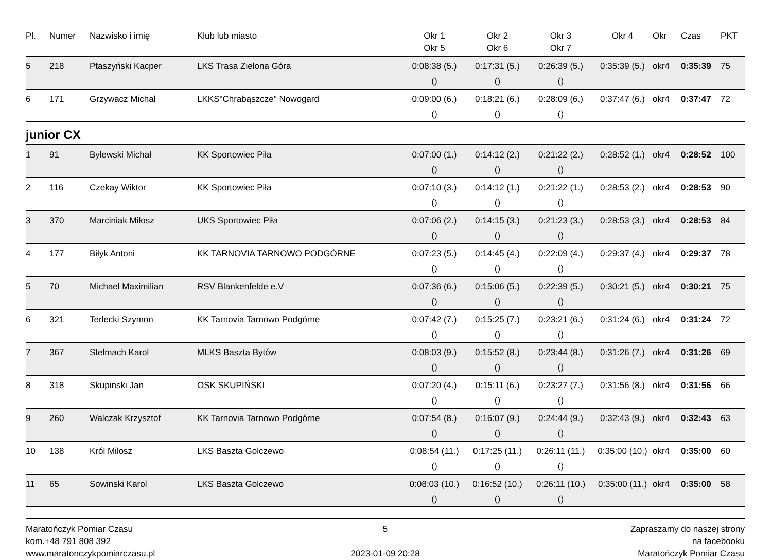| Pl. | Numer | Nazwisko i imię | Klub lub miasto | Okr 1 Okr 5 | Okr 2 Okr 6 | Okr 3 Okr 7 | Okr 4 | Okr | Czas | PKT |
| --- | --- | --- | --- | --- | --- | --- | --- | --- | --- | --- |
| 5 | 218 | Ptaszyński Kacper | LKS Trasa Zielona Góra | 0:08:38 (5.) () | 0:17:31 (5.) () | 0:26:39 (5.) () | 0:35:39 (5.) | okr4 | 0:35:39 | 75 |
| 6 | 171 | Grzywacz Michal | LKKS"Chrabąszcze" Nowogard | 0:09:00 (6.) () | 0:18:21 (6.) () | 0:28:09 (6.) () | 0:37:47 (6.) | okr4 | 0:37:47 | 72 |
junior CX
| 1 | 91 | Bylewski Michał | KK Sportowiec Piła | 0:07:00 (1.) () | 0:14:12 (2.) () | 0:21:22 (2.) () | 0:28:52 (1.) | okr4 | 0:28:52 | 100 |
| 2 | 116 | Czekay Wiktor | KK Sportowiec Piła | 0:07:10 (3.) () | 0:14:12 (1.) () | 0:21:22 (1.) () | 0:28:53 (2.) | okr4 | 0:28:53 | 90 |
| 3 | 370 | Marciniak Miłosz | UKS Sportowiec Piła | 0:07:06 (2.) () | 0:14:15 (3.) () | 0:21:23 (3.) () | 0:28:53 (3.) | okr4 | 0:28:53 | 84 |
| 4 | 177 | Biłyk Antoni | KK TARNOVIA TARNOWO PODGÓRNE | 0:07:23 (5.) () | 0:14:45 (4.) () | 0:22:09 (4.) () | 0:29:37 (4.) | okr4 | 0:29:37 | 78 |
| 5 | 70 | Michael Maximilian | RSV Blankenfelde e.V | 0:07:36 (6.) () | 0:15:06 (5.) () | 0:22:39 (5.) () | 0:30:21 (5.) | okr4 | 0:30:21 | 75 |
| 6 | 321 | Terlecki Szymon | KK Tarnovia Tarnowo Podgórne | 0:07:42 (7.) () | 0:15:25 (7.) () | 0:23:21 (6.) () | 0:31:24 (6.) | okr4 | 0:31:24 | 72 |
| 7 | 367 | Stelmach Karol | MLKS Baszta Bytów | 0:08:03 (9.) () | 0:15:52 (8.) () | 0:23:44 (8.) () | 0:31:26 (7.) | okr4 | 0:31:26 | 69 |
| 8 | 318 | Skupinski Jan | OSK SKUPIŃSKI | 0:07:20 (4.) () | 0:15:11 (6.) () | 0:23:27 (7.) () | 0:31:56 (8.) | okr4 | 0:31:56 | 66 |
| 9 | 260 | Walczak Krzysztof | KK Tarnovia Tarnowo Podgórne | 0:07:54 (8.) () | 0:16:07 (9.) () | 0:24:44 (9.) () | 0:32:43 (9.) | okr4 | 0:32:43 | 63 |
| 10 | 138 | Król Milosz | LKS Baszta Golczewo | 0:08:54 (11.) () | 0:17:25 (11.) () | 0:26:11 (11.) () | 0:35:00 (10.) | okr4 | 0:35:00 | 60 |
| 11 | 65 | Sowinski Karol | LKS Baszta Golczewo | 0:08:03 (10.) () | 0:16:52 (10.) () | 0:26:11 (10.) () | 0:35:00 (11.) | okr4 | 0:35:00 | 58 |
Maratończyk Pomiar Czasu
kom.+48 791 808 392
www.maratonczykpomiarczasu.pl
5
2023-01-09 20:28
Zapraszamy do naszej strony
na facebooku
Maratończyk Pomiar Czasu